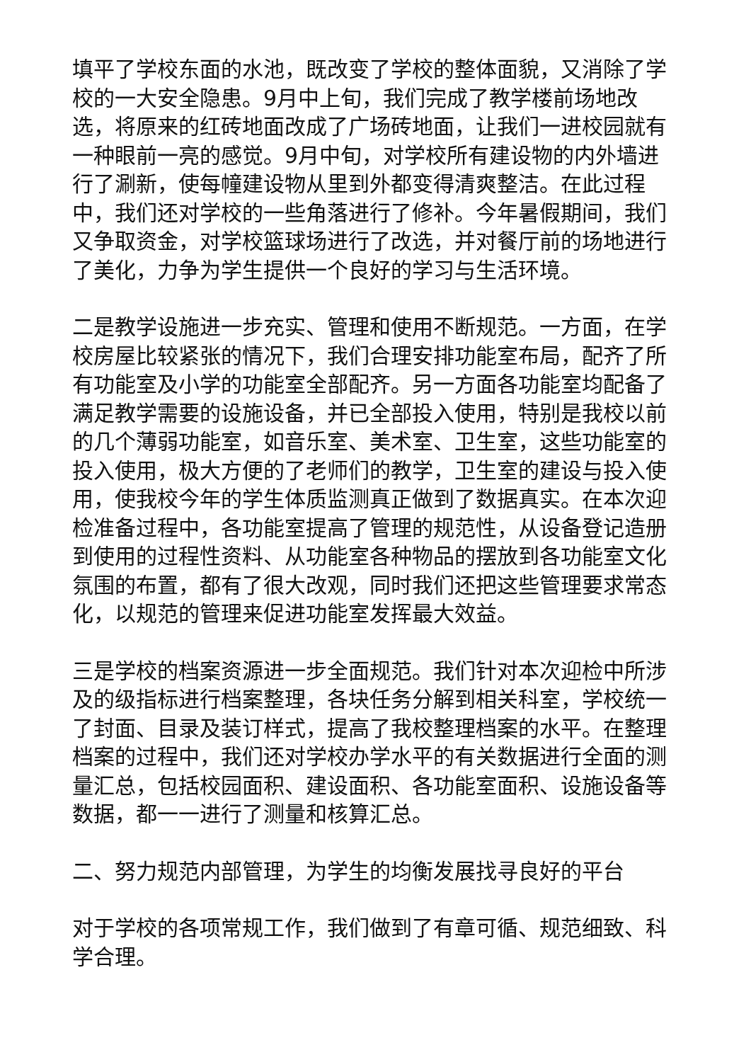填平了学校东面的水池，既改变了学校的整体面貌，又消除了学校的一大安全隐患。9月中上旬，我们完成了教学楼前场地改选，将原来的红砖地面改成了广场砖地面，让我们一进校园就有一种眼前一亮的感觉。9月中旬，对学校所有建设物的内外墙进行了涮新，使每幢建设物从里到外都变得清爽整洁。在此过程中，我们还对学校的一些角落进行了修补。今年暑假期间，我们又争取资金，对学校篮球场进行了改选，并对餐厅前的场地进行了美化，力争为学生提供一个良好的学习与生活环境。
二是教学设施进一步充实、管理和使用不断规范。一方面，在学校房屋比较紧张的情况下，我们合理安排功能室布局，配齐了所有功能室及小学的功能室全部配齐。另一方面各功能室均配备了满足教学需要的设施设备，并已全部投入使用，特别是我校以前的几个薄弱功能室，如音乐室、美术室、卫生室，这些功能室的投入使用，极大方便的了老师们的教学，卫生室的建设与投入使用，使我校今年的学生体质监测真正做到了数据真实。在本次迎检准备过程中，各功能室提高了管理的规范性，从设备登记造册到使用的过程性资料、从功能室各种物品的摆放到各功能室文化氛围的布置，都有了很大改观，同时我们还把这些管理要求常态化，以规范的管理来促进功能室发挥最大效益。
三是学校的档案资源进一步全面规范。我们针对本次迎检中所涉及的级指标进行档案整理，各块任务分解到相关科室，学校统一了封面、目录及装订样式，提高了我校整理档案的水平。在整理档案的过程中，我们还对学校办学水平的有关数据进行全面的测量汇总，包括校园面积、建设面积、各功能室面积、设施设备等数据，都一一进行了测量和核算汇总。
二、努力规范内部管理，为学生的均衡发展找寻良好的平台
对于学校的各项常规工作，我们做到了有章可循、规范细致、科学合理。